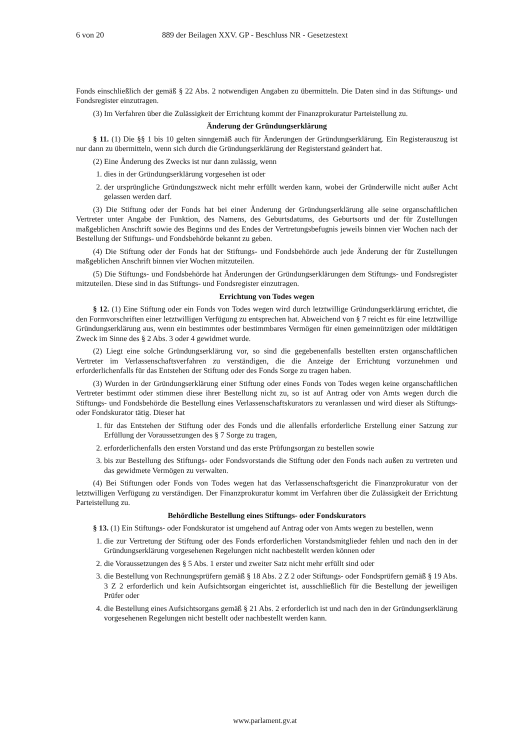6 von 20 889 der Beilagen XXV. GP - Beschluss NR - Gesetzestext
Fonds einschließlich der gemäß § 22 Abs. 2 notwendigen Angaben zu übermitteln. Die Daten sind in das Stiftungs- und Fondsregister einzutragen.
(3) Im Verfahren über die Zulässigkeit der Errichtung kommt der Finanzprokuratur Parteistellung zu.
Änderung der Gründungserklärung
§ 11. (1) Die §§ 1 bis 10 gelten sinngemäß auch für Änderungen der Gründungserklärung. Ein Registerauszug ist nur dann zu übermitteln, wenn sich durch die Gründungserklärung der Registerstand geändert hat.
(2) Eine Änderung des Zwecks ist nur dann zulässig, wenn
1. dies in der Gründungserklärung vorgesehen ist oder
2. der ursprüngliche Gründungszweck nicht mehr erfüllt werden kann, wobei der Gründerwille nicht außer Acht gelassen werden darf.
(3) Die Stiftung oder der Fonds hat bei einer Änderung der Gründungserklärung alle seine organschaftlichen Vertreter unter Angabe der Funktion, des Namens, des Geburtsdatums, des Geburtsorts und der für Zustellungen maßgeblichen Anschrift sowie des Beginns und des Endes der Vertretungsbefugnis jeweils binnen vier Wochen nach der Bestellung der Stiftungs- und Fondsbehörde bekannt zu geben.
(4) Die Stiftung oder der Fonds hat der Stiftungs- und Fondsbehörde auch jede Änderung der für Zustellungen maßgeblichen Anschrift binnen vier Wochen mitzuteilen.
(5) Die Stiftungs- und Fondsbehörde hat Änderungen der Gründungserklärungen dem Stiftungs- und Fondsregister mitzuteilen. Diese sind in das Stiftungs- und Fondsregister einzutragen.
Errichtung von Todes wegen
§ 12. (1) Eine Stiftung oder ein Fonds von Todes wegen wird durch letztwillige Gründungserklärung errichtet, die den Formvorschriften einer letztwilligen Verfügung zu entsprechen hat. Abweichend von § 7 reicht es für eine letztwillige Gründungserklärung aus, wenn ein bestimmtes oder bestimmbares Vermögen für einen gemeinnützigen oder mildtätigen Zweck im Sinne des § 2 Abs. 3 oder 4 gewidmet wurde.
(2) Liegt eine solche Gründungserklärung vor, so sind die gegebenenfalls bestellten ersten organschaftlichen Vertreter im Verlassenschaftsverfahren zu verständigen, die die Anzeige der Errichtung vorzunehmen und erforderlichenfalls für das Entstehen der Stiftung oder des Fonds Sorge zu tragen haben.
(3) Wurden in der Gründungserklärung einer Stiftung oder eines Fonds von Todes wegen keine organschaftlichen Vertreter bestimmt oder stimmen diese ihrer Bestellung nicht zu, so ist auf Antrag oder von Amts wegen durch die Stiftungs- und Fondsbehörde die Bestellung eines Verlassenschaftskurators zu veranlassen und wird dieser als Stiftungs- oder Fondskurator tätig. Dieser hat
1. für das Entstehen der Stiftung oder des Fonds und die allenfalls erforderliche Erstellung einer Satzung zur Erfüllung der Voraussetzungen des § 7 Sorge zu tragen,
2. erforderlichenfalls den ersten Vorstand und das erste Prüfungsorgan zu bestellen sowie
3. bis zur Bestellung des Stiftungs- oder Fondsvorstands die Stiftung oder den Fonds nach außen zu vertreten und das gewidmete Vermögen zu verwalten.
(4) Bei Stiftungen oder Fonds von Todes wegen hat das Verlassenschaftsgericht die Finanzprokuratur von der letztwilligen Verfügung zu verständigen. Der Finanzprokuratur kommt im Verfahren über die Zulässigkeit der Errichtung Parteistellung zu.
Behördliche Bestellung eines Stiftungs- oder Fondskurators
§ 13. (1) Ein Stiftungs- oder Fondskurator ist umgehend auf Antrag oder von Amts wegen zu bestellen, wenn
1. die zur Vertretung der Stiftung oder des Fonds erforderlichen Vorstandsmitglieder fehlen und nach den in der Gründungserklärung vorgesehenen Regelungen nicht nachbestellt werden können oder
2. die Voraussetzungen des § 5 Abs. 1 erster und zweiter Satz nicht mehr erfüllt sind oder
3. die Bestellung von Rechnungsprüfern gemäß § 18 Abs. 2 Z 2 oder Stiftungs- oder Fondsprüfern gemäß § 19 Abs. 3 Z 2 erforderlich und kein Aufsichtsorgan eingerichtet ist, ausschließlich für die Bestellung der jeweiligen Prüfer oder
4. die Bestellung eines Aufsichtsorgans gemäß § 21 Abs. 2 erforderlich ist und nach den in der Gründungserklärung vorgesehenen Regelungen nicht bestellt oder nachbestellt werden kann.
www.parlament.gv.at